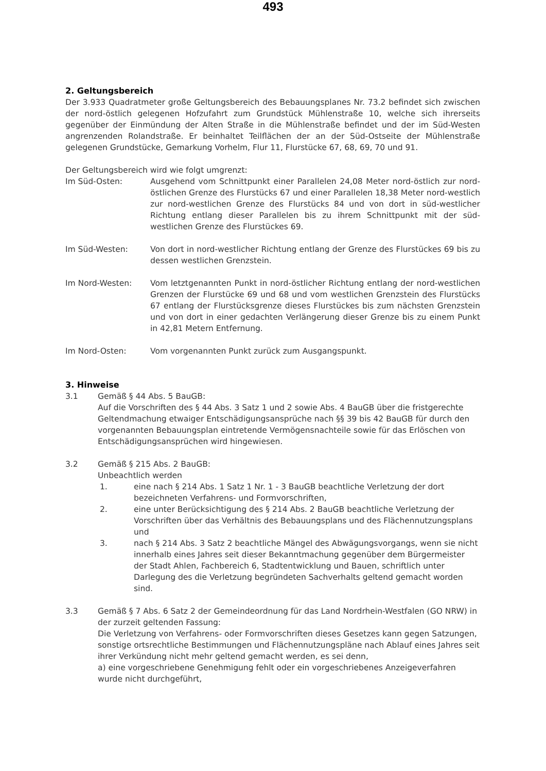493
2. Geltungsbereich
Der 3.933 Quadratmeter große Geltungsbereich des Bebauungsplanes Nr. 73.2 befindet sich zwischen der nord-östlich gelegenen Hofzufahrt zum Grundstück Mühlenstraße 10, welche sich ihrerseits gegenüber der Einmündung der Alten Straße in die Mühlenstraße befindet und der im Süd-Westen angrenzenden Rolandstraße. Er beinhaltet Teilflächen der an der Süd-Ostseite der Mühlenstraße gelegenen Grundstücke, Gemarkung Vorhelm, Flur 11, Flurstücke 67, 68, 69, 70 und 91.
Der Geltungsbereich wird wie folgt umgrenzt:
Im Süd-Osten: Ausgehend vom Schnittpunkt einer Parallelen 24,08 Meter nord-östlich zur nord-östlichen Grenze des Flurstücks 67 und einer Parallelen 18,38 Meter nord-westlich zur nord-westlichen Grenze des Flurstücks 84 und von dort in süd-westlicher Richtung entlang dieser Parallelen bis zu ihrem Schnittpunkt mit der süd-westlichen Grenze des Flurstückes 69.
Im Süd-Westen: Von dort in nord-westlicher Richtung entlang der Grenze des Flurstückes 69 bis zu dessen westlichen Grenzstein.
Im Nord-Westen: Vom letztgenannten Punkt in nord-östlicher Richtung entlang der nord-westlichen Grenzen der Flurstücke 69 und 68 und vom westlichen Grenzstein des Flurstücks 67 entlang der Flurstücksgrenze dieses Flurstückes bis zum nächsten Grenzstein und von dort in einer gedachten Verlängerung dieser Grenze bis zu einem Punkt in 42,81 Metern Entfernung.
Im Nord-Osten: Vom vorgenannten Punkt zurück zum Ausgangspunkt.
3. Hinweise
3.1 Gemäß § 44 Abs. 5 BauGB:
Auf die Vorschriften des § 44 Abs. 3 Satz 1 und 2 sowie Abs. 4 BauGB über die fristgerechte Geltendmachung etwaiger Entschädigungsansprüche nach §§ 39 bis 42 BauGB für durch den vorgenannten Bebauungsplan eintretende Vermögensnachteile sowie für das Erlöschen von Entschädigungsansprüchen wird hingewiesen.
3.2 Gemäß § 215 Abs. 2 BauGB:
Unbeachtlich werden
1. eine nach § 214 Abs. 1 Satz 1 Nr. 1 - 3 BauGB beachtliche Verletzung der dort bezeichneten Verfahrens- und Formvorschriften,
2. eine unter Berücksichtigung des § 214 Abs. 2 BauGB beachtliche Verletzung der Vorschriften über das Verhältnis des Bebauungsplans und des Flächennutzungsplans und
3. nach § 214 Abs. 3 Satz 2 beachtliche Mängel des Abwägungsvorgangs, wenn sie nicht innerhalb eines Jahres seit dieser Bekanntmachung gegenüber dem Bürgermeister der Stadt Ahlen, Fachbereich 6, Stadtentwicklung und Bauen, schriftlich unter Darlegung des die Verletzung begründeten Sachverhalts geltend gemacht worden sind.
3.3 Gemäß § 7 Abs. 6 Satz 2 der Gemeindeordnung für das Land Nordrhein-Westfalen (GO NRW) in der zurzeit geltenden Fassung:
Die Verletzung von Verfahrens- oder Formvorschriften dieses Gesetzes kann gegen Satzungen, sonstige ortsrechtliche Bestimmungen und Flächennutzungspläne nach Ablauf eines Jahres seit ihrer Verkündung nicht mehr geltend gemacht werden, es sei denn,
a) eine vorgeschriebene Genehmigung fehlt oder ein vorgeschriebenes Anzeigeverfahren wurde nicht durchgeführt,